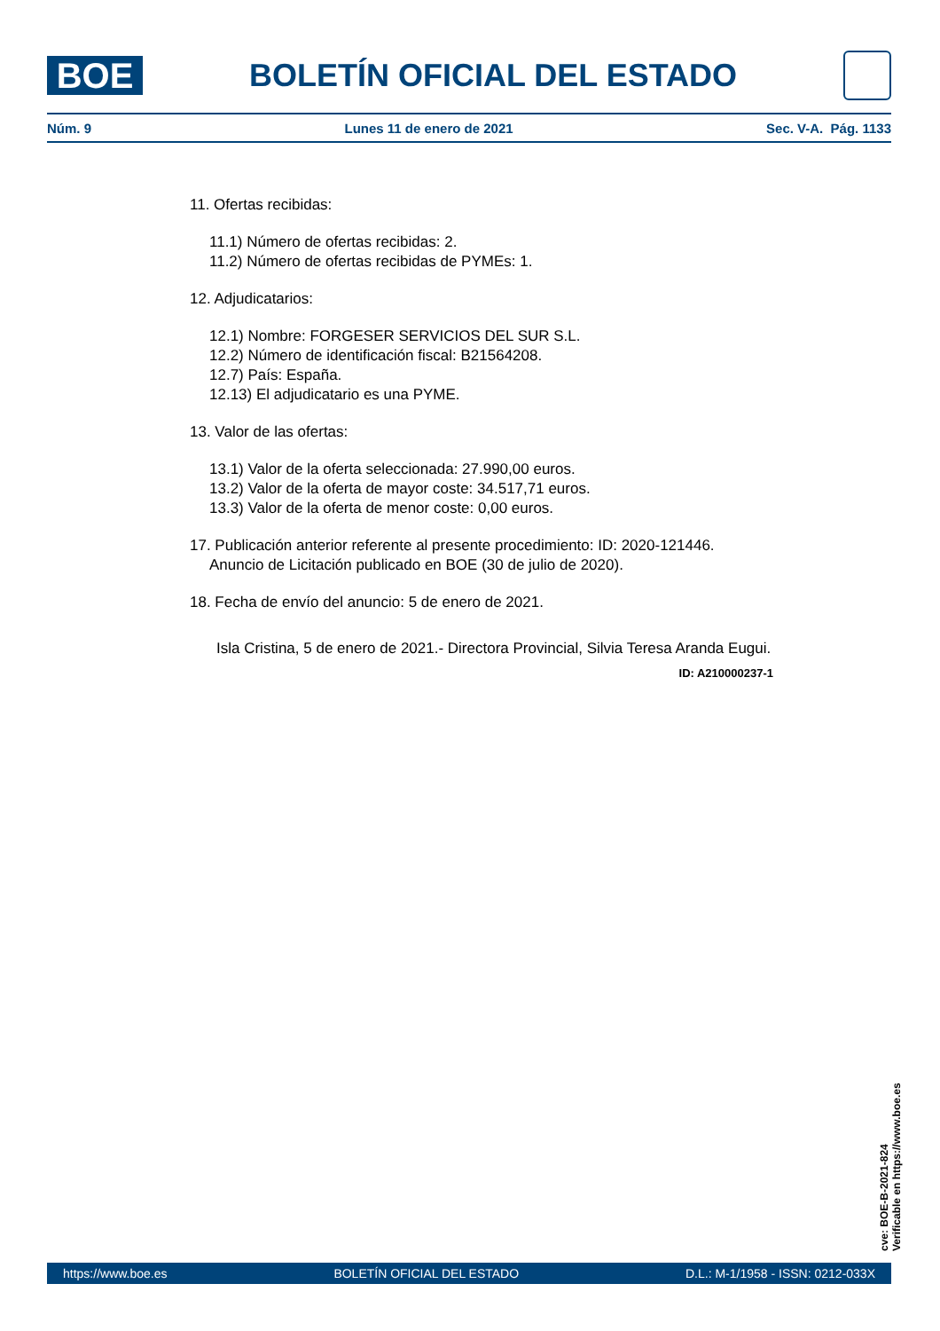BOE
BOLETÍN OFICIAL DEL ESTADO
Núm. 9 Lunes 11 de enero de 2021 Sec. V-A. Pág. 1133
11. Ofertas recibidas:
11.1) Número de ofertas recibidas: 2.
11.2) Número de ofertas recibidas de PYMEs: 1.
12. Adjudicatarios:
12.1) Nombre: FORGESER SERVICIOS DEL SUR S.L.
12.2) Número de identificación fiscal: B21564208.
12.7) País: España.
12.13) El adjudicatario es una PYME.
13. Valor de las ofertas:
13.1) Valor de la oferta seleccionada: 27.990,00 euros.
13.2) Valor de la oferta de mayor coste: 34.517,71 euros.
13.3) Valor de la oferta de menor coste: 0,00 euros.
17. Publicación anterior referente al presente procedimiento: ID: 2020-121446.
Anuncio de Licitación publicado en BOE (30 de julio de 2020).
18. Fecha de envío del anuncio: 5 de enero de 2021.
Isla Cristina, 5 de enero de 2021.- Directora Provincial, Silvia Teresa Aranda Eugui.
ID: A210000237-1
cve: BOE-B-2021-824
Verificable en https://www.boe.es
https://www.boe.es BOLETÍN OFICIAL DEL ESTADO D.L.: M-1/1958 - ISSN: 0212-033X